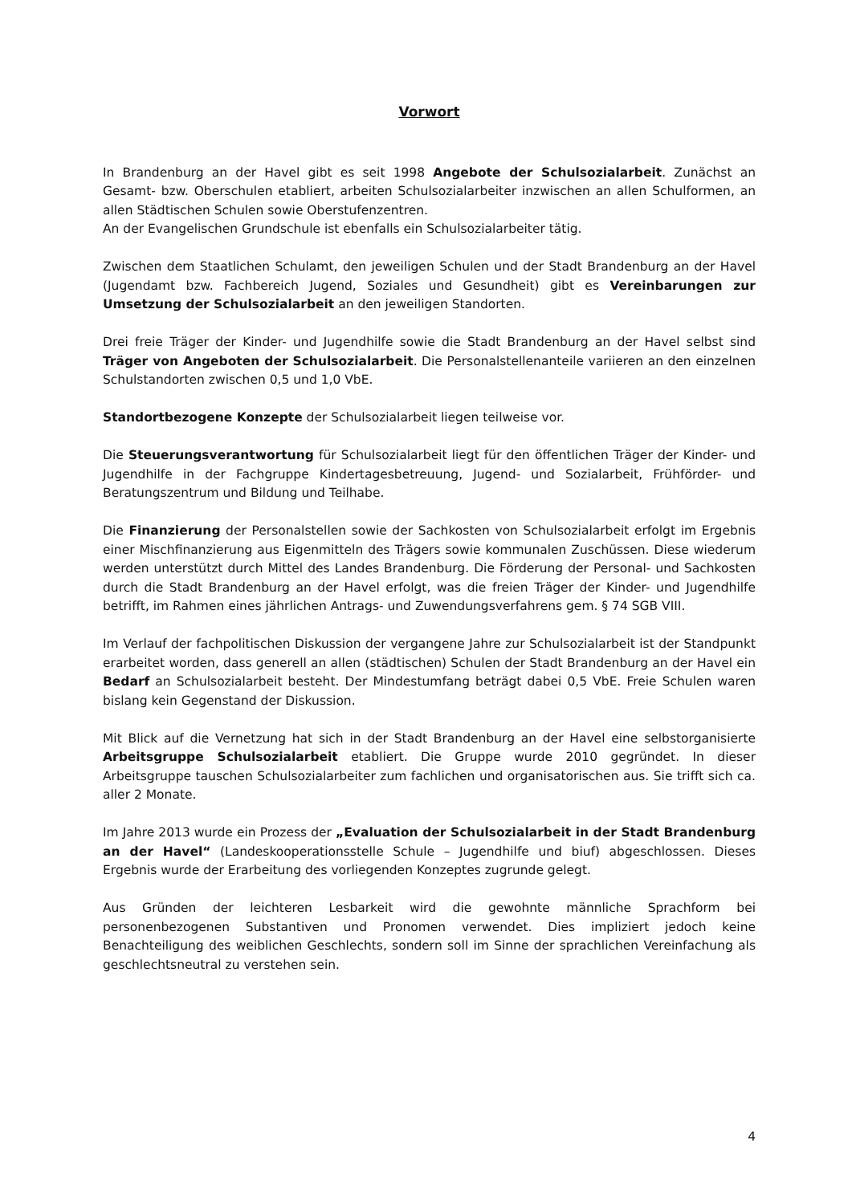Vorwort
In Brandenburg an der Havel gibt es seit 1998 Angebote der Schulsozialarbeit. Zunächst an Gesamt- bzw. Oberschulen etabliert, arbeiten Schulsozialarbeiter inzwischen an allen Schulformen, an allen Städtischen Schulen sowie Oberstufenzentren.
An der Evangelischen Grundschule ist ebenfalls ein Schulsozialarbeiter tätig.
Zwischen dem Staatlichen Schulamt, den jeweiligen Schulen und der Stadt Brandenburg an der Havel (Jugendamt bzw. Fachbereich Jugend, Soziales und Gesundheit) gibt es Vereinbarungen zur Umsetzung der Schulsozialarbeit an den jeweiligen Standorten.
Drei freie Träger der Kinder- und Jugendhilfe sowie die Stadt Brandenburg an der Havel selbst sind Träger von Angeboten der Schulsozialarbeit. Die Personalstellenanteile variieren an den einzelnen Schulstandorten zwischen 0,5 und 1,0 VbE.
Standortbezogene Konzepte der Schulsozialarbeit liegen teilweise vor.
Die Steuerungsverantwortung für Schulsozialarbeit liegt für den öffentlichen Träger der Kinder- und Jugendhilfe in der Fachgruppe Kindertagesbetreuung, Jugend- und Sozialarbeit, Frühförder- und Beratungszentrum und Bildung und Teilhabe.
Die Finanzierung der Personalstellen sowie der Sachkosten von Schulsozialarbeit erfolgt im Ergebnis einer Mischfinanzierung aus Eigenmitteln des Trägers sowie kommunalen Zuschüssen. Diese wiederum werden unterstützt durch Mittel des Landes Brandenburg. Die Förderung der Personal- und Sachkosten durch die Stadt Brandenburg an der Havel erfolgt, was die freien Träger der Kinder- und Jugendhilfe betrifft, im Rahmen eines jährlichen Antrags- und Zuwendungsverfahrens gem. § 74 SGB VIII.
Im Verlauf der fachpolitischen Diskussion der vergangene Jahre zur Schulsozialarbeit ist der Standpunkt erarbeitet worden, dass generell an allen (städtischen) Schulen der Stadt Brandenburg an der Havel ein Bedarf an Schulsozialarbeit besteht. Der Mindestumfang beträgt dabei 0,5 VbE. Freie Schulen waren bislang kein Gegenstand der Diskussion.
Mit Blick auf die Vernetzung hat sich in der Stadt Brandenburg an der Havel eine selbstorganisierte Arbeitsgruppe Schulsozialarbeit etabliert. Die Gruppe wurde 2010 gegründet. In dieser Arbeitsgruppe tauschen Schulsozialarbeiter zum fachlichen und organisatorischen aus. Sie trifft sich ca. aller 2 Monate.
Im Jahre 2013 wurde ein Prozess der „Evaluation der Schulsozialarbeit in der Stadt Brandenburg an der Havel“ (Landeskooperationsstelle Schule – Jugendhilfe und biuf) abgeschlossen. Dieses Ergebnis wurde der Erarbeitung des vorliegenden Konzeptes zugrunde gelegt.
Aus Gründen der leichteren Lesbarkeit wird die gewohnte männliche Sprachform bei personenbezogenen Substantiven und Pronomen verwendet. Dies impliziert jedoch keine Benachteiligung des weiblichen Geschlechts, sondern soll im Sinne der sprachlichen Vereinfachung als geschlechtsneutral zu verstehen sein.
4